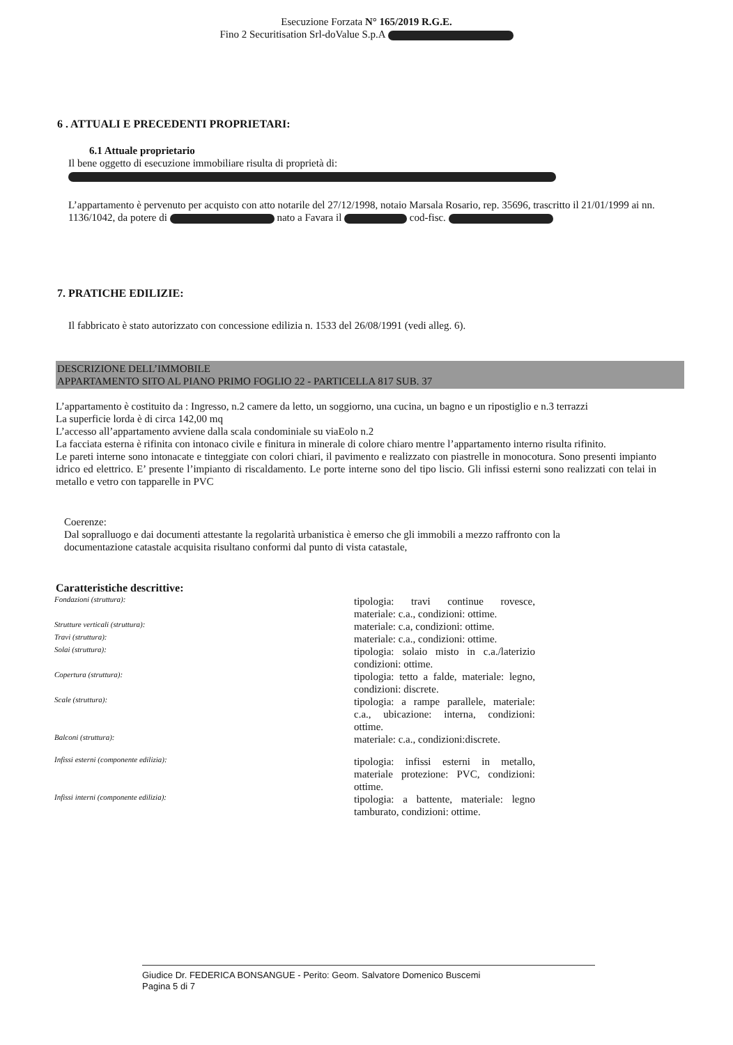Esecuzione Forzata N° 165/2019 R.G.E.
Fino 2 Securitisation Srl-doValue S.p.A
6 . ATTUALI E PRECEDENTI PROPRIETARI:
6.1 Attuale proprietario
Il bene oggetto di esecuzione immobiliare risulta di proprietà di:
L’appartamento è pervenuto per acquisto con atto notarile del 27/12/1998, notaio Marsala Rosario, rep. 35696, trascritto il 21/01/1999 ai nn. 1136/1042, da potere di nato a Favara il cod-fisc.
7. PRATICHE EDILIZIE:
Il fabbricato è stato autorizzato con concessione edilizia n. 1533 del 26/08/1991 (vedi alleg. 6).
DESCRIZIONE DELL’IMMOBILE
APPARTAMENTO SITO AL PIANO PRIMO FOGLIO 22 - PARTICELLA 817 SUB. 37
L’appartamento è costituito da : Ingresso, n.2 camere da letto, un soggiorno, una cucina, un bagno e un ripostiglio e n.3 terrazzi
La superficie lorda è di circa 142,00 mq
L’accesso all’appartamento avviene dalla scala condominiale su viaEolo n.2
La facciata esterna è rifinita con intonaco civile e finitura in minerale di colore chiaro mentre l’appartamento interno risulta rifinito.
Le pareti interne sono intonacate e tinteggiate con colori chiari, il pavimento e realizzato con piastrelle in monocotura. Sono presenti impianto idrico ed elettrico. E’ presente l’impianto di riscaldamento. Le porte interne sono del tipo liscio. Gli infissi esterni sono realizzati con telai in metallo e vetro con tapparelle in PVC
Coerenze:
Dal sopralluogo e dai documenti attestante la regolarità urbanistica è emerso che gli immobili a mezzo raffronto con la documentazione catastale acquisita risultano conformi dal punto di vista catastale,
Caratteristiche descrittive:
| Fondazioni (struttura): | tipologia: travi continue rovesce, materiale: c.a., condizioni: ottime. |
| Strutture verticali (struttura): | materiale: c.a, condizioni: ottime. |
| Travi (struttura): | materiale: c.a., condizioni: ottime. |
| Solai (struttura): | tipologia: solaio misto in c.a./laterizio condizioni: ottime. |
| Copertura (struttura): | tipologia: tetto a falde, materiale: legno, condizioni: discrete. |
| Scale (struttura): | tipologia: a rampe parallele, materiale: c.a., ubicazione: interna, condizioni: ottime. |
| Balconi (struttura): | materiale: c.a., condizioni:discrete. |
| Infissi esterni (componente edilizia): | tipologia: infissi esterni in metallo, materiale protezione: PVC, condizioni: ottime. |
| Infissi interni (componente edilizia): | tipologia: a battente, materiale: legno tamburato, condizioni: ottime. |
Giudice Dr. FEDERICA BONSANGUE - Perito: Geom. Salvatore Domenico Buscemi
Pagina 5 di 7